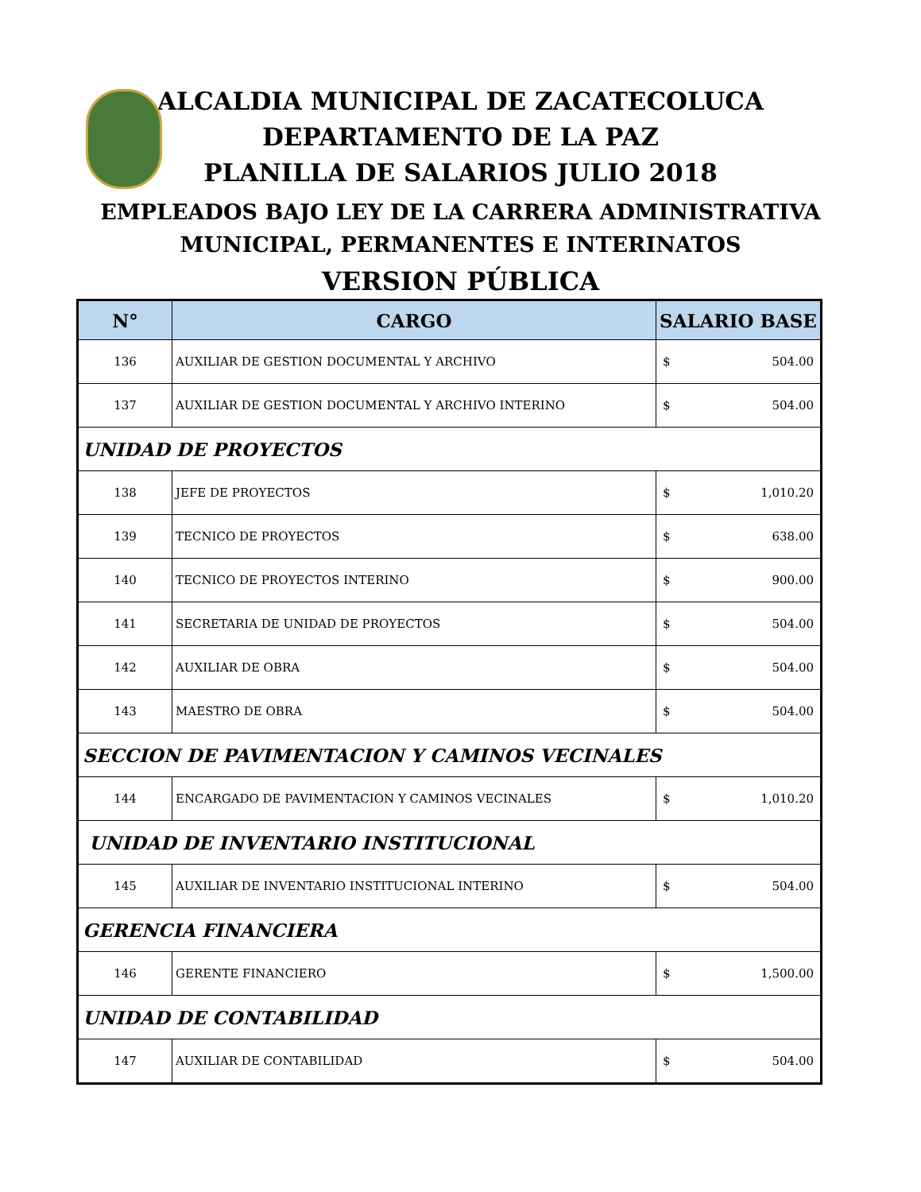ALCALDIA MUNICIPAL DE ZACATECOLUCA
DEPARTAMENTO DE LA PAZ
PLANILLA DE SALARIOS JULIO 2018
EMPLEADOS BAJO LEY DE LA CARRERA ADMINISTRATIVA
MUNICIPAL, PERMANENTES E INTERINATOS
VERSION PÚBLICA
| N° | CARGO | SALARIO BASE |
| --- | --- | --- |
| 136 | AUXILIAR DE GESTION DOCUMENTAL Y ARCHIVO | $ 504.00 |
| 137 | AUXILIAR DE GESTION DOCUMENTAL Y ARCHIVO INTERINO | $ 504.00 |
| UNIDAD DE PROYECTOS | | |
| 138 | JEFE DE PROYECTOS | $ 1,010.20 |
| 139 | TECNICO DE PROYECTOS | $ 638.00 |
| 140 | TECNICO DE PROYECTOS INTERINO | $ 900.00 |
| 141 | SECRETARIA DE UNIDAD DE PROYECTOS | $ 504.00 |
| 142 | AUXILIAR DE OBRA | $ 504.00 |
| 143 | MAESTRO DE OBRA | $ 504.00 |
| SECCION DE PAVIMENTACION Y CAMINOS VECINALES | | |
| 144 | ENCARGADO DE PAVIMENTACION Y CAMINOS VECINALES | $ 1,010.20 |
| UNIDAD DE INVENTARIO INSTITUCIONAL | | |
| 145 | AUXILIAR DE INVENTARIO INSTITUCIONAL INTERINO | $ 504.00 |
| GERENCIA FINANCIERA | | |
| 146 | GERENTE FINANCIERO | $ 1,500.00 |
| UNIDAD DE CONTABILIDAD | | |
| 147 | AUXILIAR DE CONTABILIDAD | $ 504.00 |